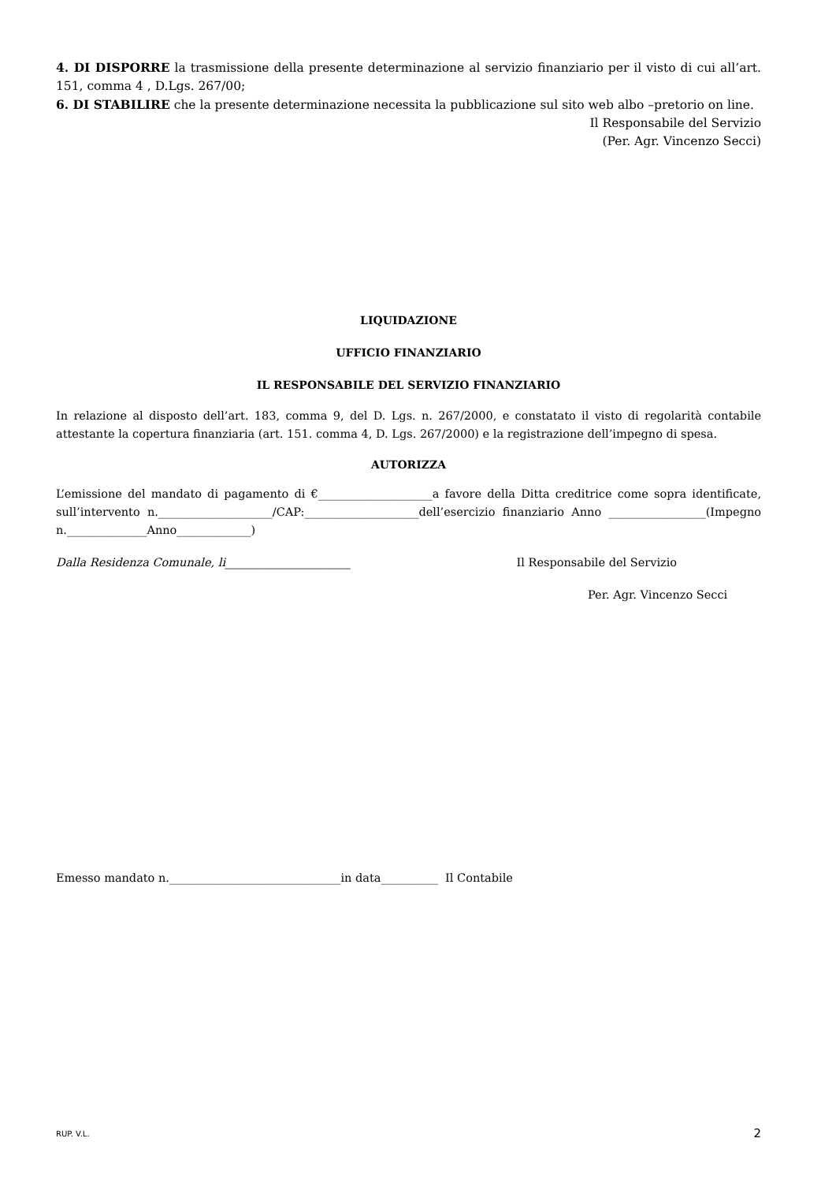4. DI DISPORRE la trasmissione della presente determinazione al servizio finanziario per il visto di cui all’art. 151, comma 4 , D.Lgs. 267/00;
6. DI STABILIRE che la presente determinazione necessita la pubblicazione sul sito web albo –pretorio on line.
Il Responsabile del Servizio
(Per. Agr. Vincenzo Secci)
LIQUIDAZIONE
UFFICIO FINANZIARIO
IL RESPONSABILE DEL SERVIZIO FINANZIARIO
In relazione al disposto dell’art. 183, comma 9, del D. Lgs. n. 267/2000, e constatato il visto di regolarità contabile attestante la copertura finanziaria (art. 151. comma 4, D. Lgs. 267/2000) e la registrazione dell’impegno di spesa.
AUTORIZZA
L’emissione del mandato di pagamento di €____________________a favore della Ditta creditrice come sopra identificate, sull’intervento n.____________________/CAP:____________________dell’esercizio finanziario Anno _________________(Impegno n.______________Anno_____________)
Dalla Residenza Comunale, li______________________ Il Responsabile del Servizio
Per. Agr. Vincenzo Secci
Emesso mandato n.______________________________in data__________ Il Contabile
RUP. V.L. 2